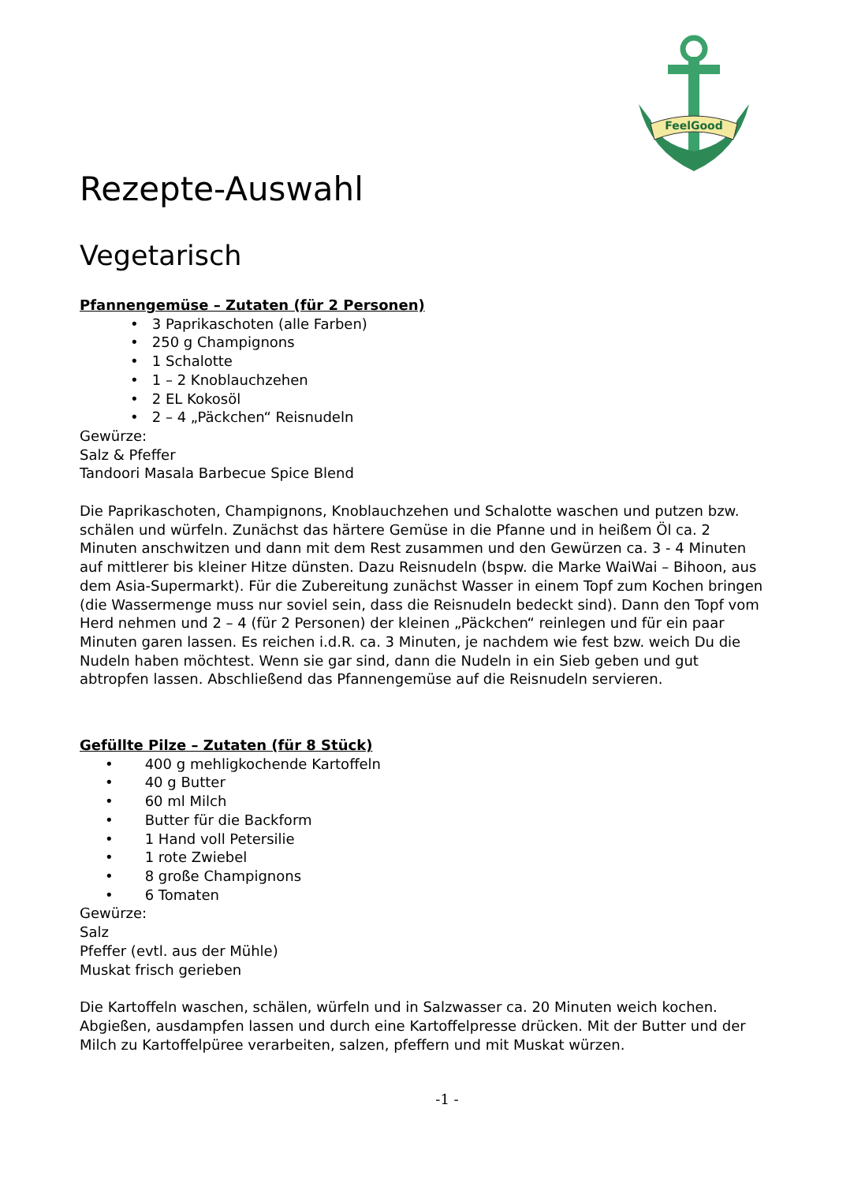FeelGood
Rezepte-Auswahl
Vegetarisch
Pfannengemüse – Zutaten (für 2 Personen)
• 3 Paprikaschoten (alle Farben)
• 250 g Champignons
• 1 Schalotte
• 1 – 2 Knoblauchzehen
• 2 EL Kokosöl
• 2 – 4 „Päckchen“ Reisnudeln
Gewürze:
Salz & Pfeffer
Tandoori Masala Barbecue Spice Blend
Die Paprikaschoten, Champignons, Knoblauchzehen und Schalotte waschen und putzen bzw. schälen und würfeln. Zunächst das härtere Gemüse in die Pfanne und in heißem Öl ca. 2 Minuten anschwitzen und dann mit dem Rest zusammen und den Gewürzen ca. 3 - 4 Minuten auf mittlerer bis kleiner Hitze dünsten. Dazu Reisnudeln (bspw. die Marke WaiWai – Bihoon, aus dem Asia-Supermarkt). Für die Zubereitung zunächst Wasser in einem Topf zum Kochen bringen (die Wassermenge muss nur soviel sein, dass die Reisnudeln bedeckt sind). Dann den Topf vom Herd nehmen und 2 – 4 (für 2 Personen) der kleinen „Päckchen“ reinlegen und für ein paar Minuten garen lassen. Es reichen i.d.R. ca. 3 Minuten, je nachdem wie fest bzw. weich Du die Nudeln haben möchtest. Wenn sie gar sind, dann die Nudeln in ein Sieb geben und gut abtropfen lassen. Abschließend das Pfannengemüse auf die Reisnudeln servieren.
Gefüllte Pilze – Zutaten (für 8 Stück)
• 400 g mehligkochende Kartoffeln
• 40 g Butter
• 60 ml Milch
• Butter für die Backform
• 1 Hand voll Petersilie
• 1 rote Zwiebel
• 8 große Champignons
• 6 Tomaten
Gewürze:
Salz
Pfeffer (evtl. aus der Mühle)
Muskat frisch gerieben
Die Kartoffeln waschen, schälen, würfeln und in Salzwasser ca. 20 Minuten weich kochen. Abgießen, ausdampfen lassen und durch eine Kartoffelpresse drücken. Mit der Butter und der Milch zu Kartoffelpüree verarbeiten, salzen, pfeffern und mit Muskat würzen.
-1 -